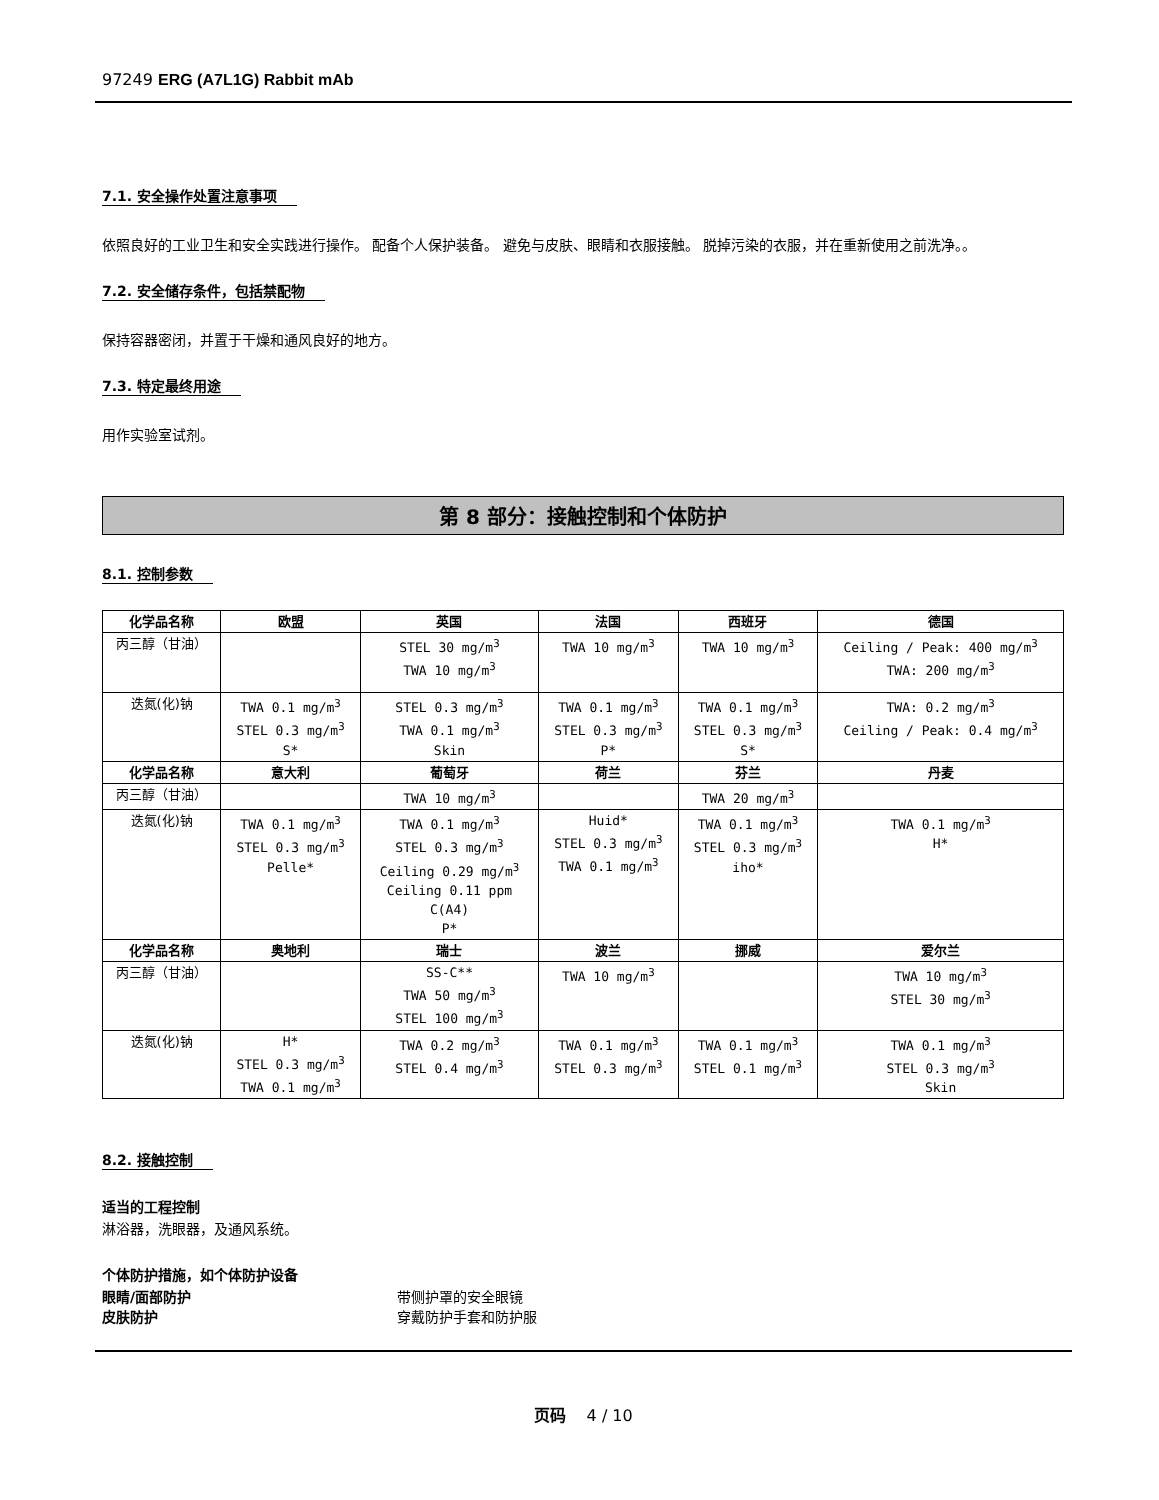97249 ERG (A7L1G) Rabbit mAb
7.1. 安全操作处置注意事项
依照良好的工业卫生和安全实践进行操作。 配备个人保护装备。 避免与皮肤、眼睛和衣服接触。 脱掉污染的衣服，并在重新使用之前洗净。。
7.2. 安全储存条件，包括禁配物
保持容器密闭，并置于干燥和通风良好的地方。
7.3. 特定最终用途
用作实验室试剂。
第 8 部分：接触控制和个体防护
8.1. 控制参数
| 化学品名称 | 欧盟 | 英国 | 法国 | 西班牙 | 德国 |
| --- | --- | --- | --- | --- | --- |
| 丙三醇（甘油） | | STEL 30 mg/m<sup>3</sup> TWA 10 mg/m<sup>3</sup> | TWA 10 mg/m<sup>3</sup> | TWA 10 mg/m<sup>3</sup> | Ceiling / Peak: 400 mg/m<sup>3</sup> TWA: 200 mg/m<sup>3</sup> |
| 迭氮(化)钠 | TWA 0.1 mg/m<sup>3</sup> STEL 0.3 mg/m<sup>3</sup> S* | STEL 0.3 mg/m<sup>3</sup> TWA 0.1 mg/m<sup>3</sup> Skin | TWA 0.1 mg/m<sup>3</sup> STEL 0.3 mg/m<sup>3</sup> P* | TWA 0.1 mg/m<sup>3</sup> STEL 0.3 mg/m<sup>3</sup> S* | TWA: 0.2 mg/m<sup>3</sup> Ceiling / Peak: 0.4 mg/m<sup>3</sup> |
| 化学品名称 | 意大利 | 葡萄牙 | 荷兰 | 芬兰 | 丹麦 |
| 丙三醇（甘油） | | TWA 10 mg/m<sup>3</sup> | | TWA 20 mg/m<sup>3</sup> | |
| 迭氮(化)钠 | TWA 0.1 mg/m<sup>3</sup> STEL 0.3 mg/m<sup>3</sup> Pelle* | TWA 0.1 mg/m<sup>3</sup> STEL 0.3 mg/m<sup>3</sup> Ceiling 0.29 mg/m<sup>3</sup> Ceiling 0.11 ppm C(A4) P* | Huid* STEL 0.3 mg/m<sup>3</sup> TWA 0.1 mg/m<sup>3</sup> | TWA 0.1 mg/m<sup>3</sup> STEL 0.3 mg/m<sup>3</sup> iho* | TWA 0.1 mg/m<sup>3</sup> H* |
| 化学品名称 | 奥地利 | 瑞士 | 波兰 | 挪威 | 爱尔兰 |
| 丙三醇（甘油） | | SS-C** TWA 50 mg/m<sup>3</sup> STEL 100 mg/m<sup>3</sup> | TWA 10 mg/m<sup>3</sup> | | TWA 10 mg/m<sup>3</sup> STEL 30 mg/m<sup>3</sup> |
| 迭氮(化)钠 | H* STEL 0.3 mg/m<sup>3</sup> TWA 0.1 mg/m<sup>3</sup> | TWA 0.2 mg/m<sup>3</sup> STEL 0.4 mg/m<sup>3</sup> | TWA 0.1 mg/m<sup>3</sup> STEL 0.3 mg/m<sup>3</sup> | TWA 0.1 mg/m<sup>3</sup> STEL 0.1 mg/m<sup>3</sup> | TWA 0.1 mg/m<sup>3</sup> STEL 0.3 mg/m<sup>3</sup> Skin |
8.2. 接触控制
适当的工程控制
淋浴器，洗眼器，及通风系统。
个体防护措施，如个体防护设备
眼睛/面部防护 带侧护罩的安全眼镜
皮肤防护 穿戴防护手套和防护服
页码 4 / 10